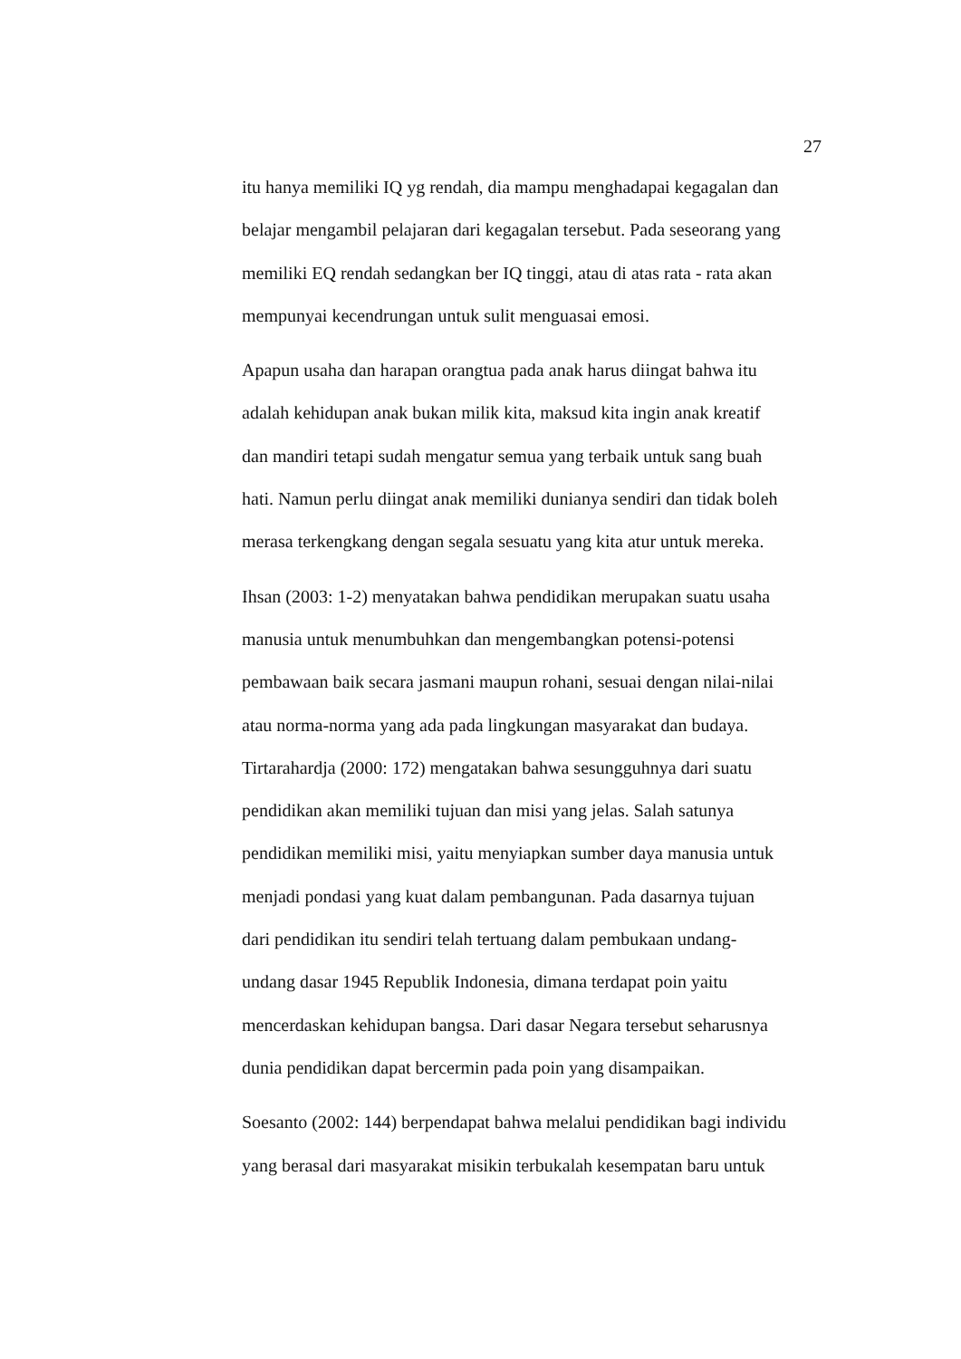27
itu hanya memiliki IQ yg rendah, dia mampu menghadapai kegagalan dan
belajar mengambil pelajaran dari kegagalan tersebut. Pada seseorang yang
memiliki EQ rendah sedangkan ber IQ tinggi, atau di atas rata - rata akan
mempunyai kecendrungan untuk sulit menguasai emosi.
Apapun usaha dan harapan orangtua pada anak harus diingat bahwa itu
adalah kehidupan anak bukan milik kita, maksud kita ingin anak kreatif
dan mandiri tetapi sudah mengatur semua yang terbaik untuk sang buah
hati. Namun perlu diingat anak memiliki dunianya sendiri dan tidak boleh
merasa terkengkang dengan segala sesuatu yang kita atur untuk mereka.
Ihsan (2003: 1-2) menyatakan bahwa pendidikan merupakan suatu usaha
manusia untuk menumbuhkan dan mengembangkan potensi-potensi
pembawaan baik secara jasmani maupun rohani, sesuai dengan nilai-nilai
atau norma-norma yang ada pada lingkungan masyarakat dan budaya.
Tirtarahardja (2000: 172) mengatakan bahwa sesungguhnya dari suatu
pendidikan akan memiliki tujuan dan misi yang jelas. Salah satunya
pendidikan memiliki misi, yaitu menyiapkan sumber daya manusia untuk
menjadi pondasi yang kuat dalam pembangunan. Pada dasarnya tujuan
dari pendidikan itu sendiri telah tertuang dalam pembukaan undang-
undang dasar 1945 Republik Indonesia, dimana terdapat poin yaitu
mencerdaskan kehidupan bangsa. Dari dasar Negara tersebut seharusnya
dunia pendidikan dapat bercermin pada poin yang disampaikan.
Soesanto (2002: 144) berpendapat bahwa melalui pendidikan bagi individu
yang berasal dari masyarakat misikin terbukalah kesempatan baru untuk